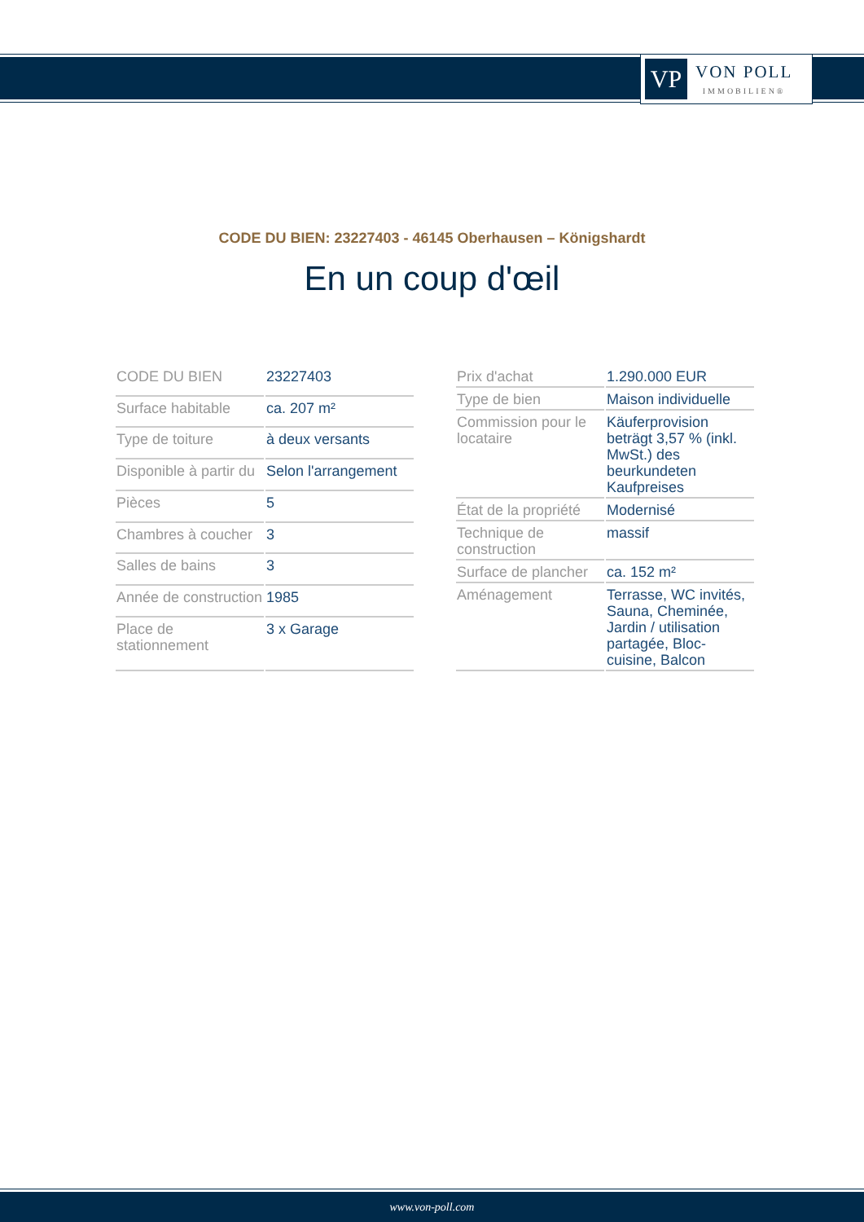VP
VON POLL
IMMOBILIEN®
CODE DU BIEN: 23227403 - 46145 Oberhausen – Königshardt
En un coup d'œil
| CODE DU BIEN | 23227403 |
| Surface habitable | ca. 207 m² |
| Type de toiture | à deux versants |
| Disponible à partir du | Selon l'arrangement |
| Pièces | 5 |
| Chambres à coucher | 3 |
| Salles de bains | 3 |
| Année de construction | 1985 |
| Place de stationnement | 3 x Garage |
| Prix d'achat | 1.290.000 EUR |
| Type de bien | Maison individuelle |
| Commission pour le locataire | Käuferprovision beträgt 3,57 % (inkl. MwSt.) des beurkundeten Kaufpreises |
| État de la propriété | Modernisé |
| Technique de construction | massif |
| Surface de plancher | ca. 152 m² |
| Aménagement | Terrasse, WC invités, Sauna, Cheminée, Jardin / utilisation partagée, Bloc-cuisine, Balcon |
www.von-poll.com